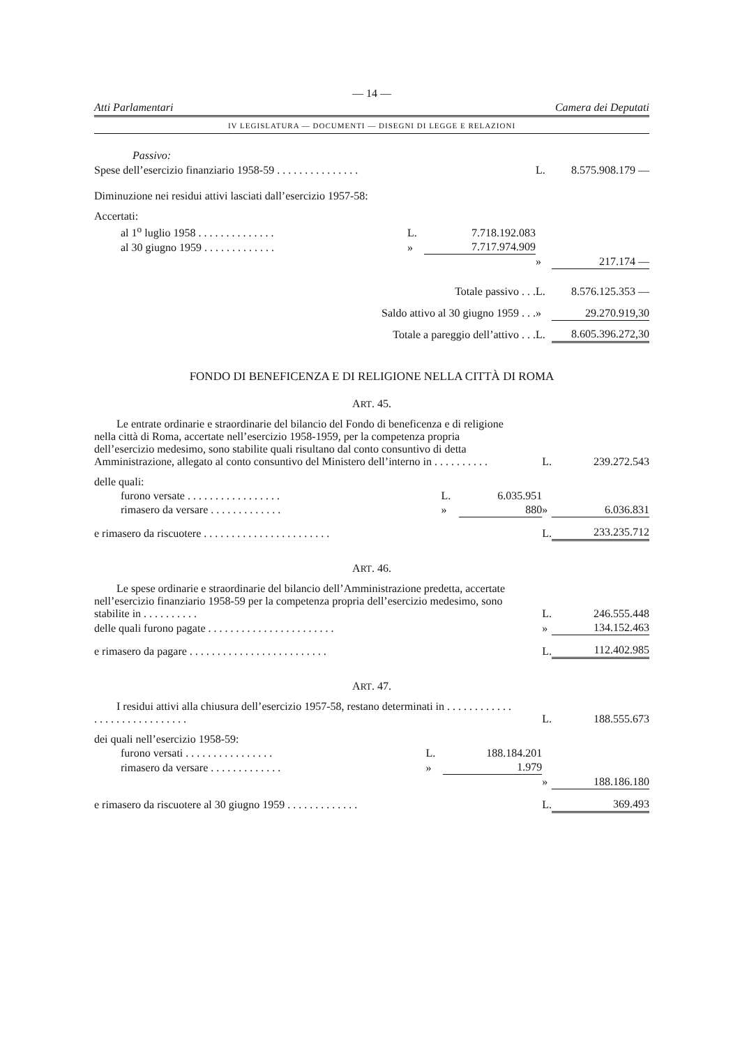— 14 —
Atti Parlamentari Camera dei Deputati
IV LEGISLATURA — DOCUMENTI — DISEGNI DI LEGGE E RELAZIONI
Passivo:
| Spese dell’esercizio finanziario 1958-59 . . . . . . . . . . . . . . . | | | L. | 8.575.908.179 — |
| Diminuzione nei residui attivi lasciati dall’esercizio 1957-58: | | | | |
| Accertati: | | | | |
| al 1<sup>o</sup> luglio 1958 . . . . . . . . . . . . . . | L. | 7.718.192.083 | | |
| al 30 giugno 1959 . . . . . . . . . . . . . | » | 7.717.974.909 | | |
| | | | » | 217.174 — |
| Totale passivo . . . | | | L. | 8.576.125.353 — |
| Saldo attivo al 30 giugno 1959 . . . | | | » | 29.270.919,30 |
| Totale a pareggio dell’attivo . . . | | | L. | 8.605.396.272,30 |
FONDO DI BENEFICENZA E DI RELIGIONE NELLA CITTÀ DI ROMA
ART. 45.
| Le entrate ordinarie e straordinarie del bilancio del Fondo di beneficenza e di religione nella città di Roma, accertate nell’esercizio 1958-1959, per la competenza propria dell’esercizio medesimo, sono stabilite quali risultano dal conto consuntivo di detta Amministrazione, allegato al conto consuntivo del Ministero dell’interno in . . . . . . . . . . | | | L. | 239.272.543 |
| delle quali: | | | | |
| furono versate . . . . . . . . . . . . . . . . . | L. | 6.035.951 | | |
| rimasero da versare . . . . . . . . . . . . . | » | 880 | » | 6.036.831 |
| e rimasero da riscuotere . . . . . . . . . . . . . . . . . . . . . . . | | | L. | 233.235.712 |
ART. 46.
| Le spese ordinarie e straordinarie del bilancio dell’Amministrazione predetta, accertate nell’esercizio finanziario 1958-59 per la competenza propria dell’esercizio medesimo, sono stabilite in . . . . . . . . . . | L. | 246.555.448 |
| delle quali furono pagate . . . . . . . . . . . . . . . . . . . . . . . | » | 134.152.463 |
| e rimasero da pagare . . . . . . . . . . . . . . . . . . . . . . . . . | L. | 112.402.985 |
ART. 47.
| I residui attivi alla chiusura dell’esercizio 1957-58, restano determinati in . . . . . . . . . . . . . . . . . . . . . . . . . . . . . | | | L. | 188.555.673 |
| dei quali nell’esercizio 1958-59: | | | | |
| furono versati . . . . . . . . . . . . . . . . | L. | 188.184.201 | | |
| rimasero da versare . . . . . . . . . . . . . | » | 1.979 | | |
| | | | » | 188.186.180 |
| e rimasero da riscuotere al 30 giugno 1959 . . . . . . . . . . . . . | | | L. | 369.493 |